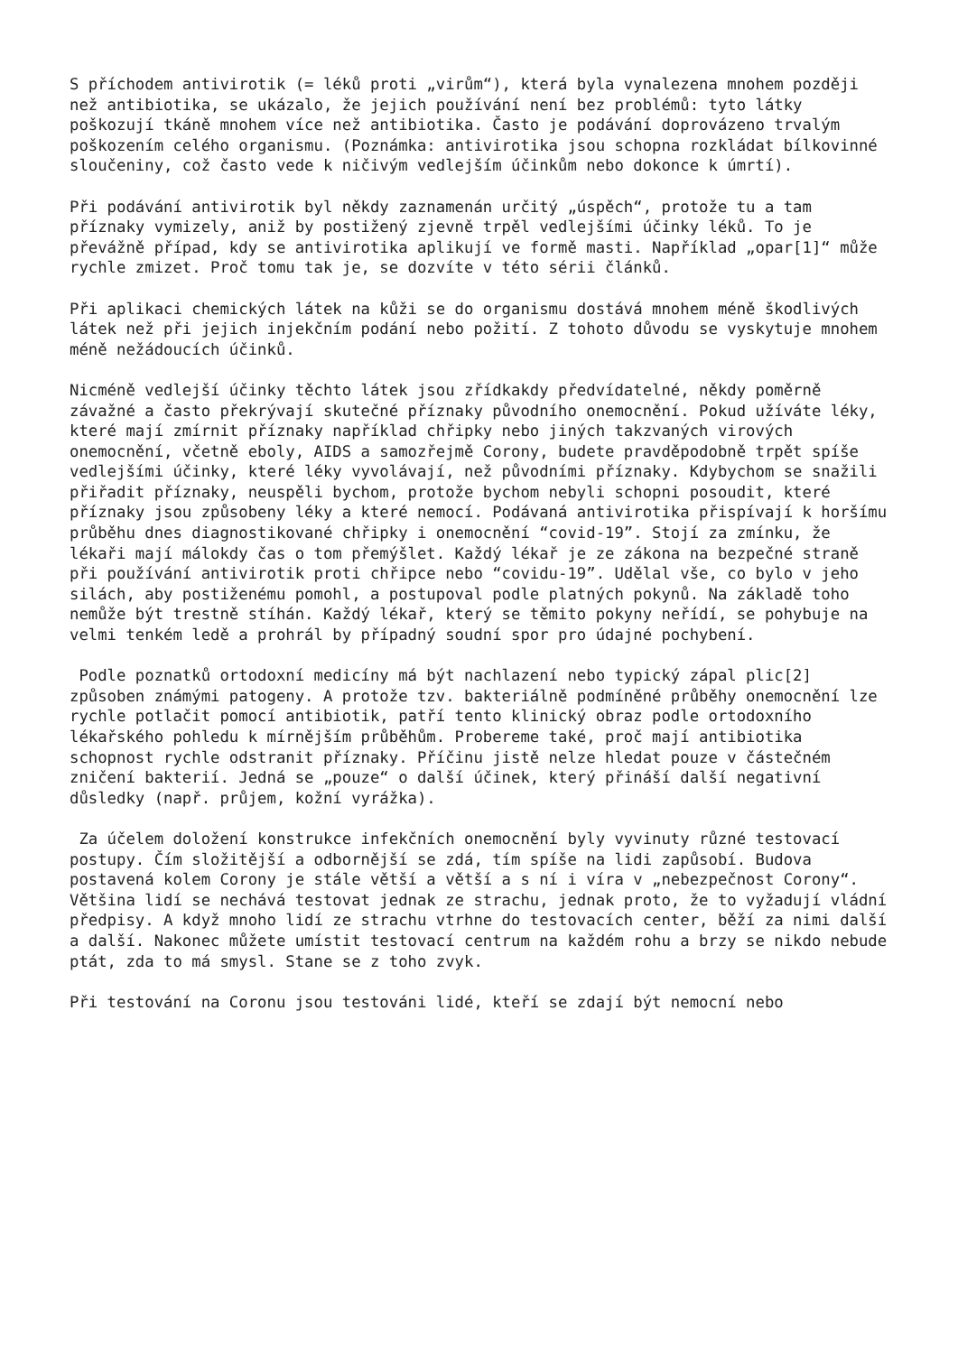S příchodem antivirotik (= léků proti „virům“), která byla vynalezena mnohem později než antibiotika, se ukázalo, že jejich používání není bez problémů: tyto látky poškozují tkáně mnohem více než antibiotika. Často je podávání doprovázeno trvalým poškozením celého organismu. (Poznámka: antivirotika jsou schopna rozkládat bílkovinné sloučeniny, což často vede k ničivým vedlejším účinkům nebo dokonce k úmrtí).
Při podávání antivirotik byl někdy zaznamenán určitý „úspěch“, protože tu a tam příznaky vymizely, aniž by postižený zjevně trpěl vedlejšími účinky léků. To je převážně případ, kdy se antivirotika aplikují ve formě masti. Například „opar[1]“ může rychle zmizet. Proč tomu tak je, se dozvíte v této sérii článků.
Při aplikaci chemických látek na kůži se do organismu dostává mnohem méně škodlivých látek než při jejich injekčním podání nebo požití. Z tohoto důvodu se vyskytuje mnohem méně nežádoucích účinků.
Nicméně vedlejší účinky těchto látek jsou zřídkakdy předvídatelné, někdy poměrně závažné a často překrývají skutečné příznaky původního onemocnění. Pokud užíváte léky, které mají zmírnit příznaky například chřipky nebo jiných takzvaných virových onemocnění, včetně eboly, AIDS a samozřejmě Corony, budete pravděpodobně trpět spíše vedlejšími účinky, které léky vyvolávají, než původními příznaky. Kdybychom se snažili přiřadit příznaky, neuspěli bychom, protože bychom nebyli schopni posoudit, které příznaky jsou způsobeny léky a které nemocí. Podávaná antivirotika přispívají k horšímu průběhu dnes diagnostikované chřipky i onemocnění “covid-19”. Stojí za zmínku, že lékaři mají málokdy čas o tom přemýšlet. Každý lékař je ze zákona na bezpečné straně při používání antivirotik proti chřipce nebo “covidu-19”. Udělal vše, co bylo v jeho silách, aby postiženému pomohl, a postupoval podle platných pokynů. Na základě toho nemůže být trestně stíhán. Každý lékař, který se těmito pokyny neřídí, se pohybuje na velmi tenkém ledě a prohrál by případný soudní spor pro údajné pochybení.
Podle poznatků ortodoxní medicíny má být nachlazení nebo typický zápal plic[2] způsoben známými patogeny. A protože tzv. bakteriálně podmíněné průběhy onemocnění lze rychle potlačit pomocí antibiotik, patří tento klinický obraz podle ortodoxního lékařského pohledu k mírnějším průběhům. Probereme také, proč mají antibiotika schopnost rychle odstranit příznaky. Příčinu jistě nelze hledat pouze v částečném zničení bakterií. Jedná se „pouze“ o další účinek, který přináší další negativní důsledky (např. průjem, kožní vyrážka).
Za účelem doložení konstrukce infekčních onemocnění byly vyvinuty různé testovací postupy. Čím složitější a odbornější se zdá, tím spíše na lidi zapůsobí. Budova postavená kolem Corony je stále větší a větší a s ní i víra v „nebezpečnost Corony“. Většina lidí se nechává testovat jednak ze strachu, jednak proto, že to vyžadují vládní předpisy. A když mnoho lidí ze strachu vtrhne do testovacích center, běží za nimi další a další. Nakonec můžete umístit testovací centrum na každém rohu a brzy se nikdo nebude ptát, zda to má smysl. Stane se z toho zvyk.
Při testování na Coronu jsou testováni lidé, kteří se zdají být nemocní nebo